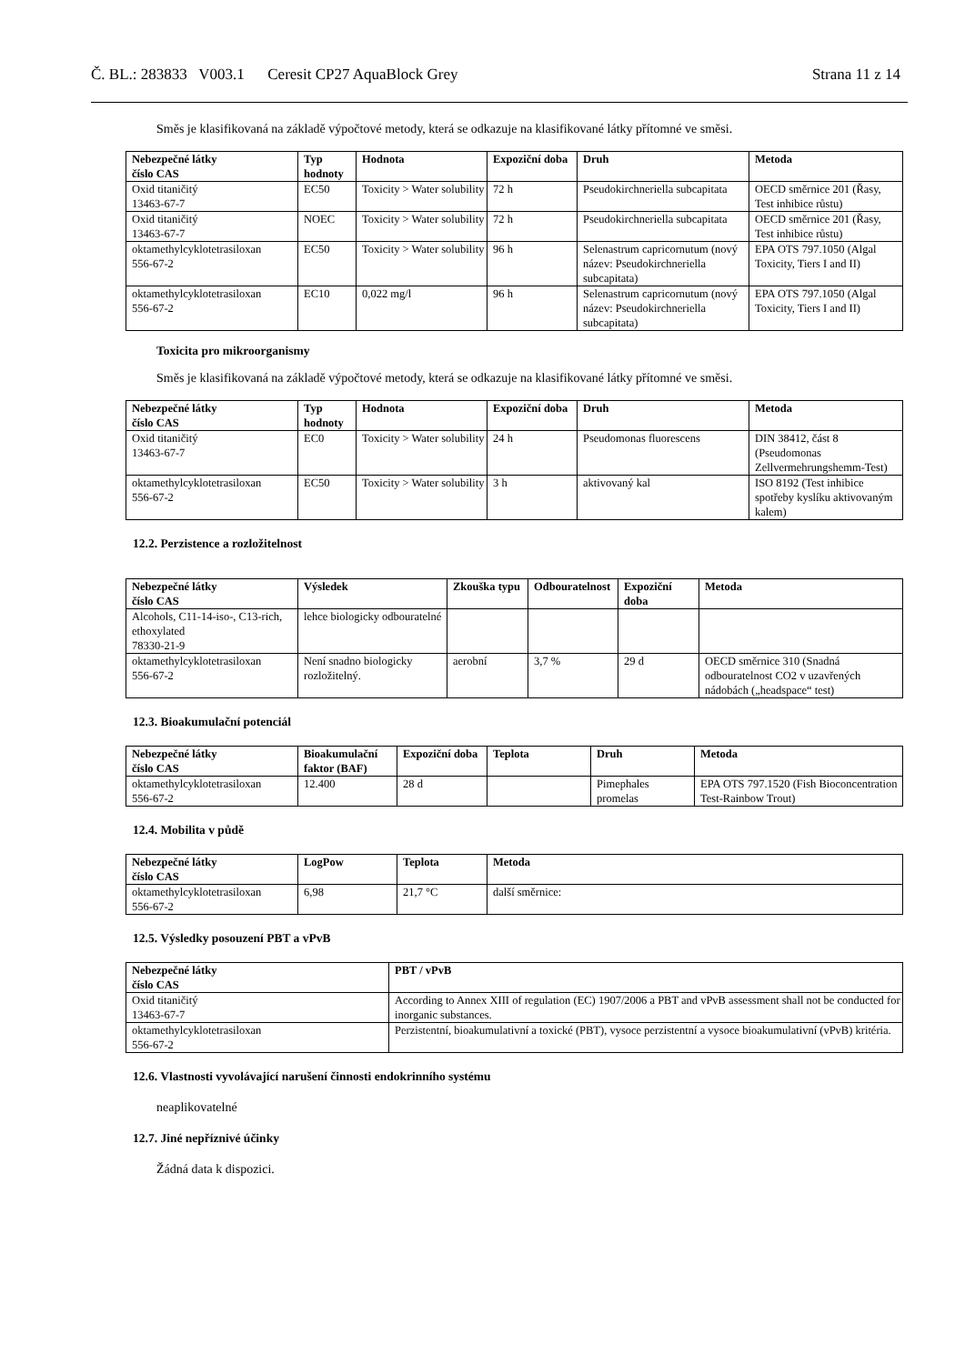Č. BL.: 283833 V003.1 Ceresit CP27 AquaBlock Grey Strana 11 z 14
Směs je klasifikovaná na základě výpočtové metody, která se odkazuje na klasifikované látky přítomné ve směsi.
| Nebezpečné látky číslo CAS | Typ hodnoty | Hodnota | Expoziční doba | Druh | Metoda |
| --- | --- | --- | --- | --- | --- |
| Oxid titaničitý 13463-67-7 | EC50 | Toxicity > Water solubility | 72 h | Pseudokirchneriella subcapitata | OECD směrnice 201 (Řasy, Test inhibice růstu) |
| Oxid titaničitý 13463-67-7 | NOEC | Toxicity > Water solubility | 72 h | Pseudokirchneriella subcapitata | OECD směrnice 201 (Řasy, Test inhibice růstu) |
| oktamethylcyklotetrasiloxan 556-67-2 | EC50 | Toxicity > Water solubility | 96 h | Selenastrum capricornutum (nový název: Pseudokirchneriella subcapitata) | EPA OTS 797.1050 (Algal Toxicity, Tiers I and II) |
| oktamethylcyklotetrasiloxan 556-67-2 | EC10 | 0,022 mg/l | 96 h | Selenastrum capricornutum (nový název: Pseudokirchneriella subcapitata) | EPA OTS 797.1050 (Algal Toxicity, Tiers I and II) |
Toxicita pro mikroorganismy
Směs je klasifikovaná na základě výpočtové metody, která se odkazuje na klasifikované látky přítomné ve směsi.
| Nebezpečné látky číslo CAS | Typ hodnoty | Hodnota | Expoziční doba | Druh | Metoda |
| --- | --- | --- | --- | --- | --- |
| Oxid titaničitý 13463-67-7 | EC0 | Toxicity > Water solubility | 24 h | Pseudomonas fluorescens | DIN 38412, část 8 (Pseudomonas Zellvermehrungshemm-Test) |
| oktamethylcyklotetrasiloxan 556-67-2 | EC50 | Toxicity > Water solubility | 3 h | aktivovaný kal | ISO 8192 (Test inhibice spotřeby kyslíku aktivovaným kalem) |
12.2. Perzistence a rozložitelnost
| Nebezpečné látky číslo CAS | Výsledek | Zkouška typu | Odbouratelnost | Expoziční doba | Metoda |
| --- | --- | --- | --- | --- | --- |
| Alcohols, C11-14-iso-, C13-rich, ethoxylated 78330-21-9 | lehce biologicky odbouratelné | | | | |
| oktamethylcyklotetrasiloxan 556-67-2 | Není snadno biologicky rozložitelný. | aerobní | 3,7 % | 29 d | OECD směrnice 310 (Snadná odbouratelnost CO2 v uzavřených nádobách („headspace“ test) |
12.3. Bioakumulační potenciál
| Nebezpečné látky číslo CAS | Bioakumulační faktor (BAF) | Expoziční doba | Teplota | Druh | Metoda |
| --- | --- | --- | --- | --- | --- |
| oktamethylcyklotetrasiloxan 556-67-2 | 12.400 | 28 d | | Pimephales promelas | EPA OTS 797.1520 (Fish Bioconcentration Test-Rainbow Trout) |
12.4. Mobilita v půdě
| Nebezpečné látky číslo CAS | LogPow | Teplota | Metoda |
| --- | --- | --- | --- |
| oktamethylcyklotetrasiloxan 556-67-2 | 6,98 | 21,7 °C | další směrnice: |
12.5. Výsledky posouzení PBT a vPvB
| Nebezpečné látky číslo CAS | PBT / vPvB |
| --- | --- |
| Oxid titaničitý 13463-67-7 | According to Annex XIII of regulation (EC) 1907/2006 a PBT and vPvB assessment shall not be conducted for inorganic substances. |
| oktamethylcyklotetrasiloxan 556-67-2 | Perzistentní, bioakumulativní a toxické (PBT), vysoce perzistentní a vysoce bioakumulativní (vPvB) kritéria. |
12.6. Vlastnosti vyvolávající narušení činnosti endokrinního systému
neaplikovatelné
12.7. Jiné nepříznivé účinky
Žádná data k dispozici.